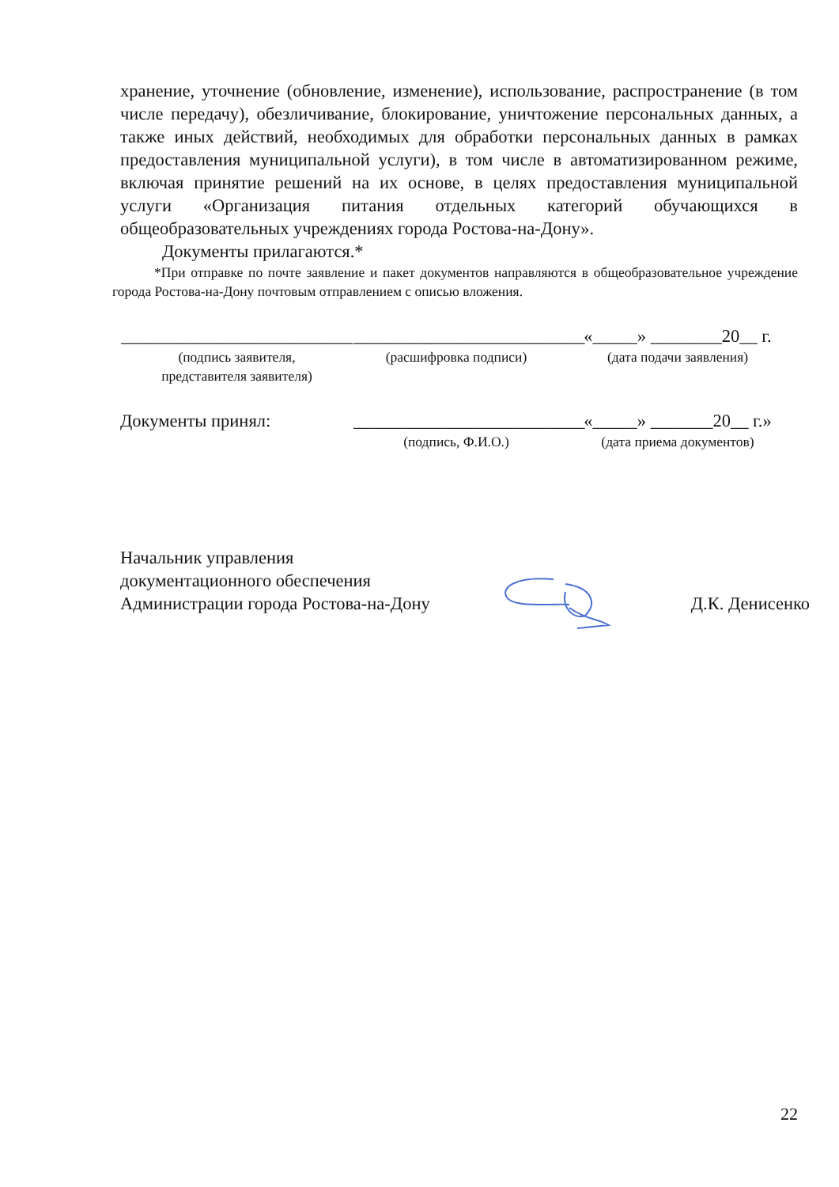хранение, уточнение (обновление, изменение), использование, распространение (в том числе передачу), обезличивание, блокирование, уничтожение персональных данных, а также иных действий, необходимых для обработки персональных данных в рамках предоставления муниципальной услуги), в том числе в автоматизированном режиме, включая принятие решений на их основе, в целях предоставления муниципальной услуги «Организация питания отдельных категорий обучающихся в общеобразовательных учреждениях города Ростова-на-Дону».
Документы прилагаются.*
*При отправке по почте заявление и пакет документов направляются в общеобразовательное учреждение города Ростова-на-Дону почтовым отправлением с описью вложения.
__________________________
__________________________
«_____» ________20__ г.
(подпись заявителя,
представителя заявителя)
(расшифровка подписи) (дата подачи заявления)
Документы принял: __________________________
«_____» _______20__ г.»
(подпись, Ф.И.О.) (дата приема документов)
Начальник управления
документационного обеспечения
Администрации города Ростова-на-Дону
Д.К. Денисенко
22